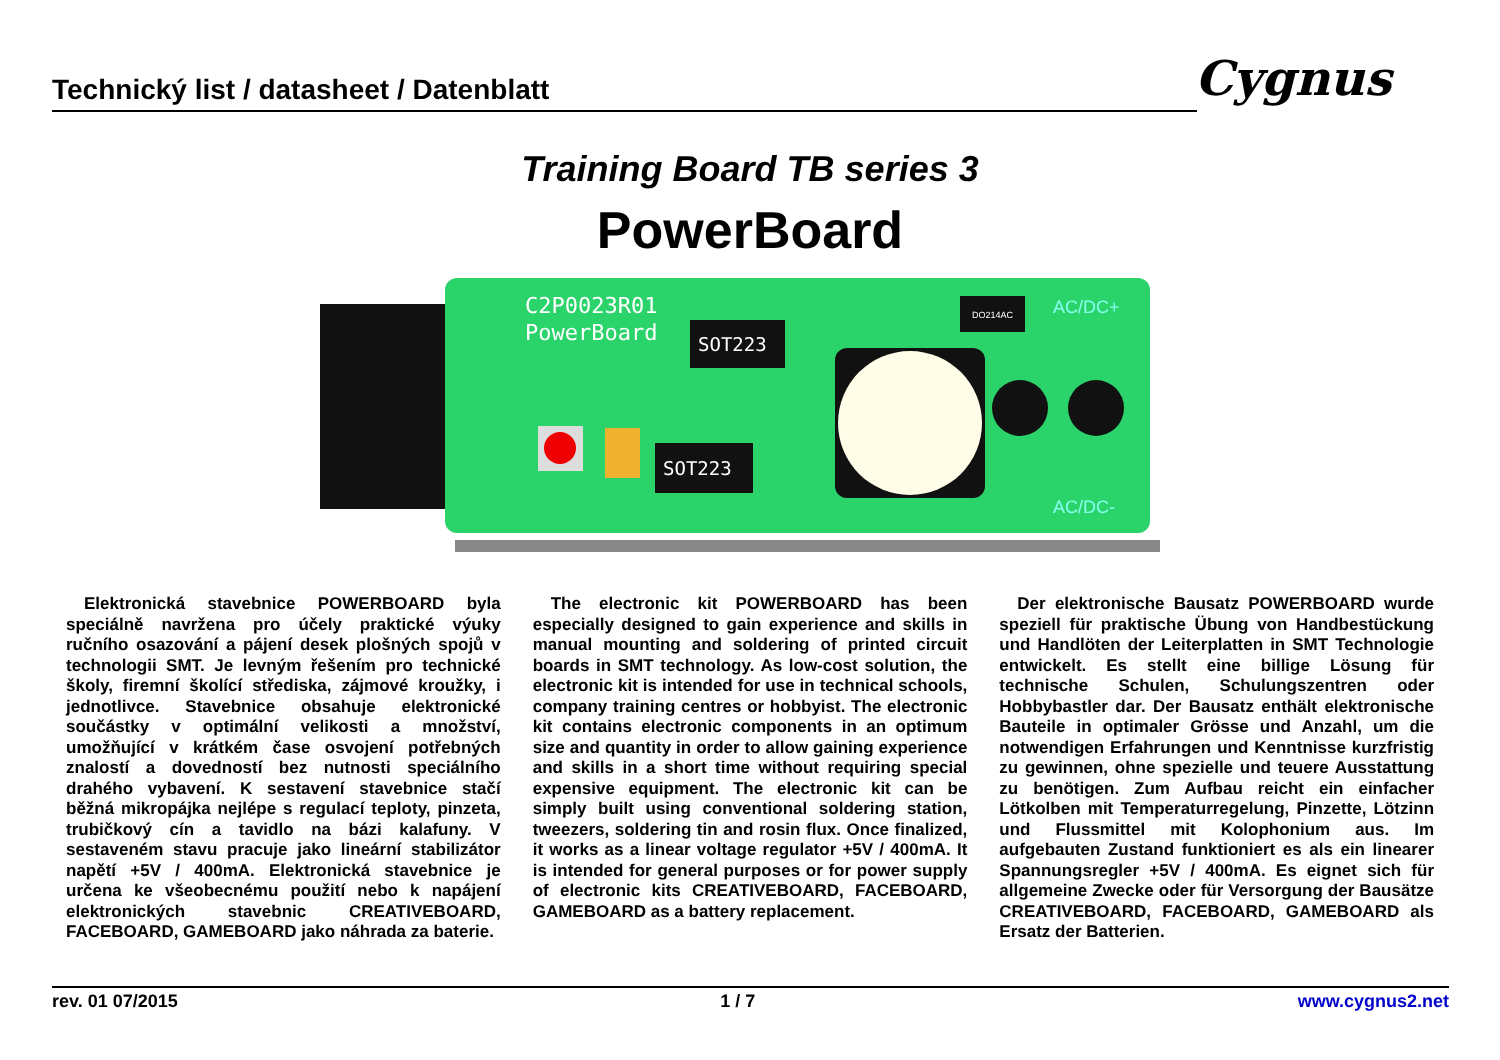Technický list / datasheet / Datenblatt Cygnus
Training Board TB series 3
PowerBoard
C2P0023R01
PowerBoard
SOT223
SOT223
DO214AC
AC/DC+
AC/DC-
Elektronická stavebnice POWERBOARD byla speciálně navržena pro účely praktické výuky ručního osazování a pájení desek plošných spojů v technologii SMT. Je levným řešením pro technické školy, firemní školící střediska, zájmové kroužky, i jednotlivce. Stavebnice obsahuje elektronické součástky v optimální velikosti a množství, umožňující v krátkém čase osvojení potřebných znalostí a dovedností bez nutnosti speciálního drahého vybavení. K sestavení stavebnice stačí běžná mikropájka nejlépe s regulací teploty, pinzeta, trubičkový cín a tavidlo na bázi kalafuny. V sestaveném stavu pracuje jako lineární stabilizátor napětí +5V / 400mA. Elektronická stavebnice je určena ke všeobecnému použití nebo k napájení elektronických stavebnic CREATIVEBOARD, FACEBOARD, GAMEBOARD jako náhrada za baterie.
The electronic kit POWERBOARD has been especially designed to gain experience and skills in manual mounting and soldering of printed circuit boards in SMT technology. As low-cost solution, the electronic kit is intended for use in technical schools, company training centres or hobbyist. The electronic kit contains electronic components in an optimum size and quantity in order to allow gaining experience and skills in a short time without requiring special expensive equipment. The electronic kit can be simply built using conventional soldering station, tweezers, soldering tin and rosin flux. Once finalized, it works as a linear voltage regulator +5V / 400mA. It is intended for general purposes or for power supply of electronic kits CREATIVEBOARD, FACEBOARD, GAMEBOARD as a battery replacement.
Der elektronische Bausatz POWERBOARD wurde speziell für praktische Übung von Handbestückung und Handlöten der Leiterplatten in SMT Technologie entwickelt. Es stellt eine billige Lösung für technische Schulen, Schulungszentren oder Hobbybastler dar. Der Bausatz enthält elektronische Bauteile in optimaler Grösse und Anzahl, um die notwendigen Erfahrungen und Kenntnisse kurzfristig zu gewinnen, ohne spezielle und teuere Ausstattung zu benötigen. Zum Aufbau reicht ein einfacher Lötkolben mit Temperaturregelung, Pinzette, Lötzinn und Flussmittel mit Kolophonium aus. Im aufgebauten Zustand funktioniert es als ein linearer Spannungsregler +5V / 400mA. Es eignet sich für allgemeine Zwecke oder für Versorgung der Bausätze CREATIVEBOARD, FACEBOARD, GAMEBOARD als Ersatz der Batterien.
rev. 01 07/2015 1 / 7 www.cygnus2.net